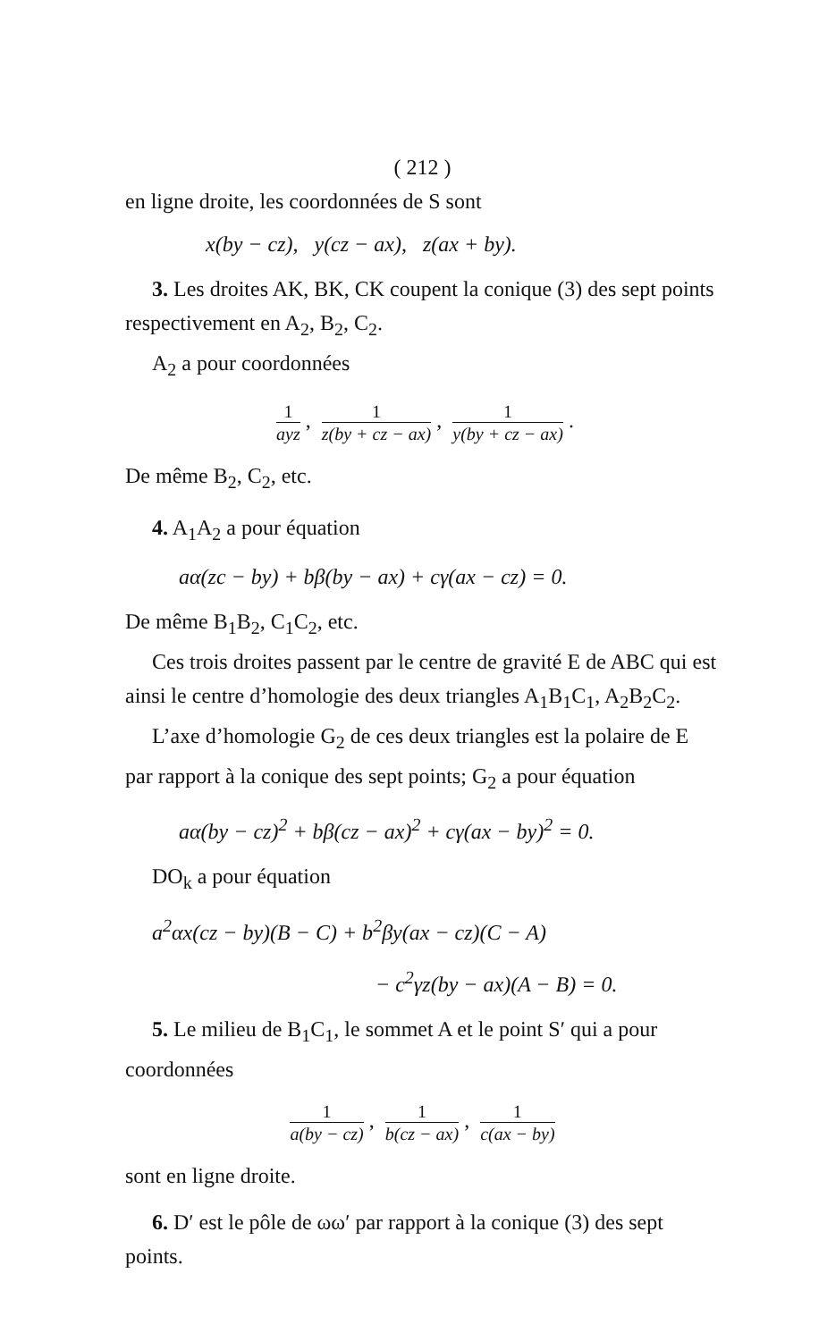( 212 )
en ligne droite, les coordonnées de S sont
x(by − cz), y(cz − ax), z(ax + by).
3. Les droites AK, BK, CK coupent la conique (3) des sept points respectivement en A<sub>2</sub>, B<sub>2</sub>, C<sub>2</sub>.
A<sub>2</sub> a pour coordonnées
1 ayz, 1 z(by + cz − ax), 1 y(by + cz − ax).
De même B<sub>2</sub>, C<sub>2</sub>, etc.
4. A<sub>1</sub>A<sub>2</sub> a pour équation
aα(zc − by) + bβ(by − ax) + cγ(ax − cz) = 0.
De même B<sub>1</sub>B<sub>2</sub>, C<sub>1</sub>C<sub>2</sub>, etc.
Ces trois droites passent par le centre de gravité E de ABC qui est ainsi le centre d’homologie des deux triangles A<sub>1</sub>B<sub>1</sub>C<sub>1</sub>, A<sub>2</sub>B<sub>2</sub>C<sub>2</sub>.
L’axe d’homologie G<sub>2</sub> de ces deux triangles est la polaire de E par rapport à la conique des sept points; G<sub>2</sub> a pour équation
aα(by − cz)<sup>2</sup> + bβ(cz − ax)<sup>2</sup> + cγ(ax − by)<sup>2</sup> = 0.
DO<sub>k</sub> a pour équation
a<sup>2</sup>αx(cz − by)(B − C) + b<sup>2</sup>βy(ax − cz)(C − A)
− c<sup>2</sup>γz(by − ax)(A − B) = 0.
5. Le milieu de B<sub>1</sub>C<sub>1</sub>, le sommet A et le point S′ qui a pour coordonnées
1 a(by − cz), 1 b(cz − ax), 1 c(ax − by)
sont en ligne droite.
6. D′ est le pôle de ωω′ par rapport à la conique (3) des sept points.